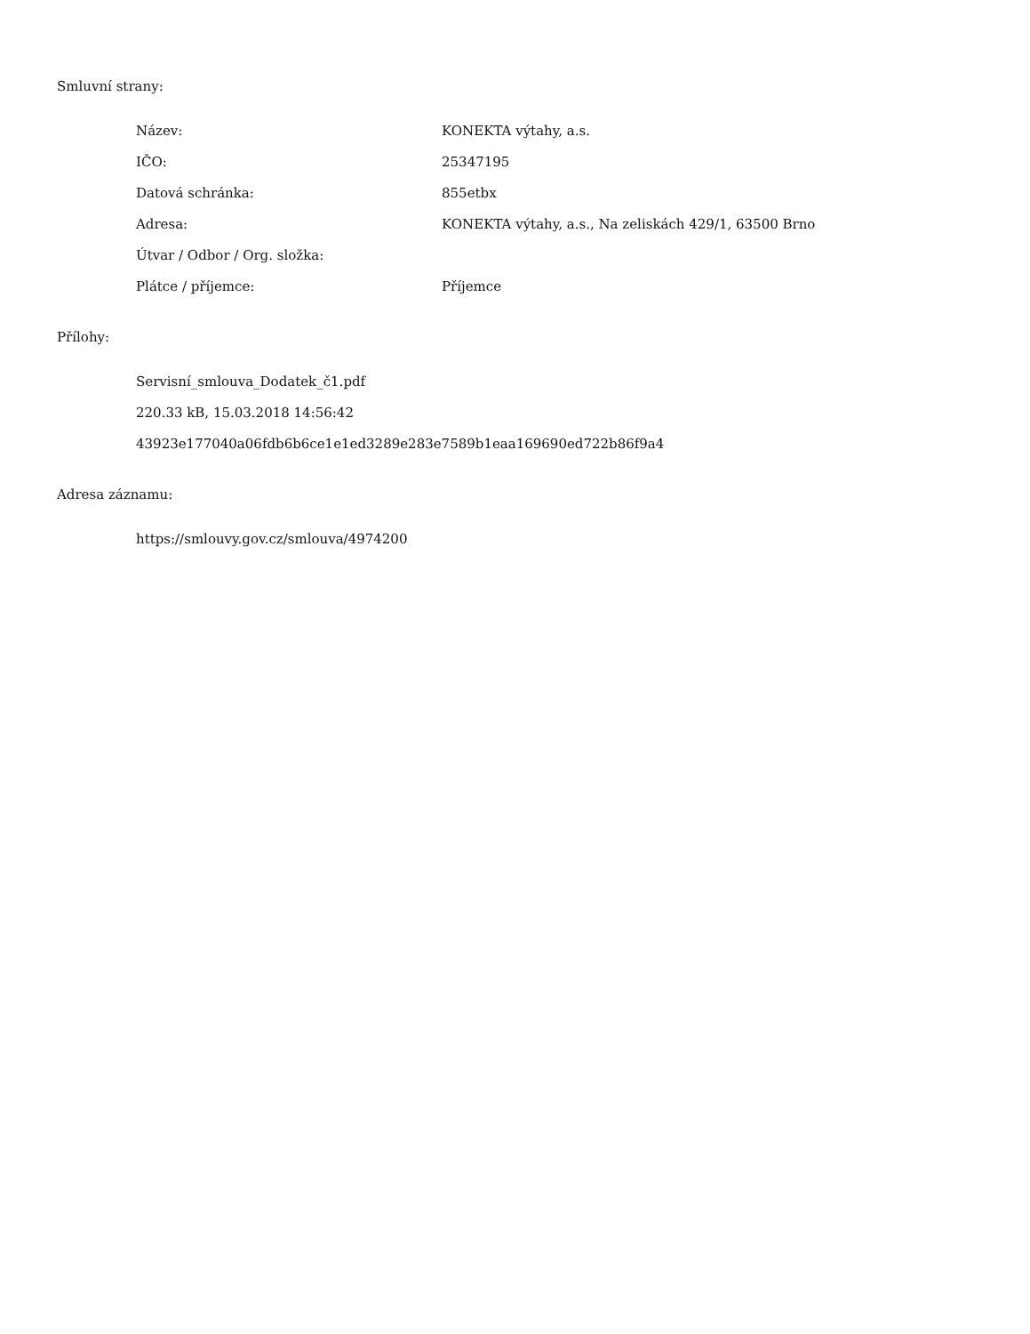Smluvní strany:
| Název: | KONEKTA výtahy, a.s. |
| IČO: | 25347195 |
| Datová schránka: | 855etbx |
| Adresa: | KONEKTA výtahy, a.s., Na zeliskách 429/1, 63500 Brno |
| Útvar / Odbor / Org. složka: | |
| Plátce / příjemce: | Příjemce |
Přílohy:
Servisní_smlouva_Dodatek_č1.pdf
220.33 kB, 15.03.2018 14:56:42
43923e177040a06fdb6b6ce1e1ed3289e283e7589b1eaa169690ed722b86f9a4
Adresa záznamu:
https://smlouvy.gov.cz/smlouva/4974200